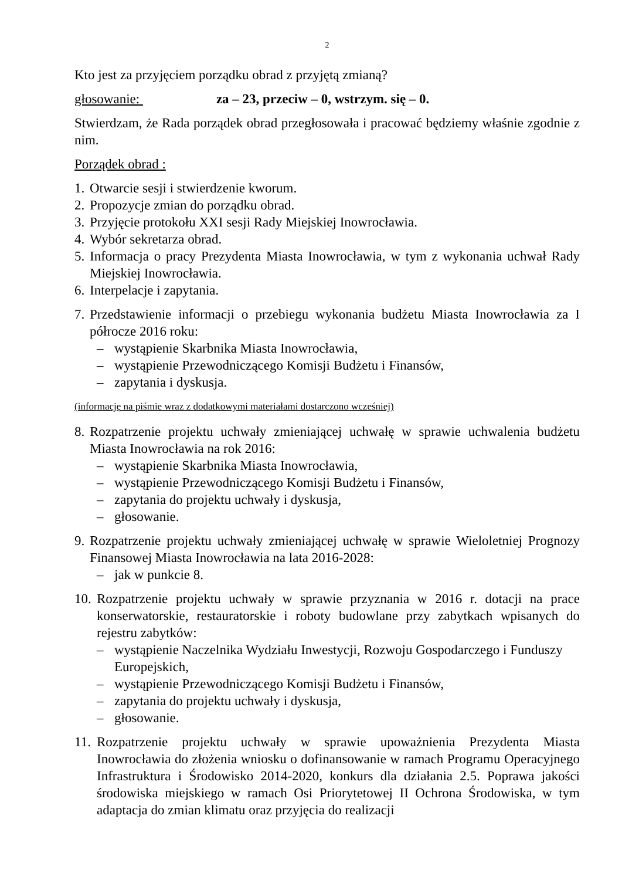2
Kto jest za przyjęciem porządku obrad z przyjętą zmianą?
głosowanie: za – 23, przeciw – 0, wstrzym. się – 0.
Stwierdzam, że Rada porządek obrad przegłosowała i pracować będziemy właśnie zgodnie z nim.
Porządek obrad :
1. Otwarcie sesji i stwierdzenie kworum.
2. Propozycje zmian do porządku obrad.
3. Przyjęcie protokołu XXI sesji Rady Miejskiej Inowrocławia.
4. Wybór sekretarza obrad.
5. Informacja o pracy Prezydenta Miasta Inowrocławia, w tym z wykonania uchwał Rady Miejskiej Inowrocławia.
6. Interpelacje i zapytania.
7. Przedstawienie informacji o przebiegu wykonania budżetu Miasta Inowrocławia za I półrocze 2016 roku:
– wystąpienie Skarbnika Miasta Inowrocławia,
– wystąpienie Przewodniczącego Komisji Budżetu i Finansów,
– zapytania i dyskusja.
(informację na piśmie wraz z dodatkowymi materiałami dostarczono wcześniej)
8. Rozpatrzenie projektu uchwały zmieniającej uchwałę w sprawie uchwalenia budżetu Miasta Inowrocławia na rok 2016:
– wystąpienie Skarbnika Miasta Inowrocławia,
– wystąpienie Przewodniczącego Komisji Budżetu i Finansów,
– zapytania do projektu uchwały i dyskusja,
– głosowanie.
9. Rozpatrzenie projektu uchwały zmieniającej uchwałę w sprawie Wieloletniej Prognozy Finansowej Miasta Inowrocławia na lata 2016-2028:
– jak w punkcie 8.
10. Rozpatrzenie projektu uchwały w sprawie przyznania w 2016 r. dotacji na prace konserwatorskie, restauratorskie i roboty budowlane przy zabytkach wpisanych do rejestru zabytków:
– wystąpienie Naczelnika Wydziału Inwestycji, Rozwoju Gospodarczego i Funduszy Europejskich,
– wystąpienie Przewodniczącego Komisji Budżetu i Finansów,
– zapytania do projektu uchwały i dyskusja,
– głosowanie.
11. Rozpatrzenie projektu uchwały w sprawie upoważnienia Prezydenta Miasta Inowrocławia do złożenia wniosku o dofinansowanie w ramach Programu Operacyjnego Infrastruktura i Środowisko 2014-2020, konkurs dla działania 2.5. Poprawa jakości środowiska miejskiego w ramach Osi Priorytetowej II Ochrona Środowiska, w tym adaptacja do zmian klimatu oraz przyjęcia do realizacji